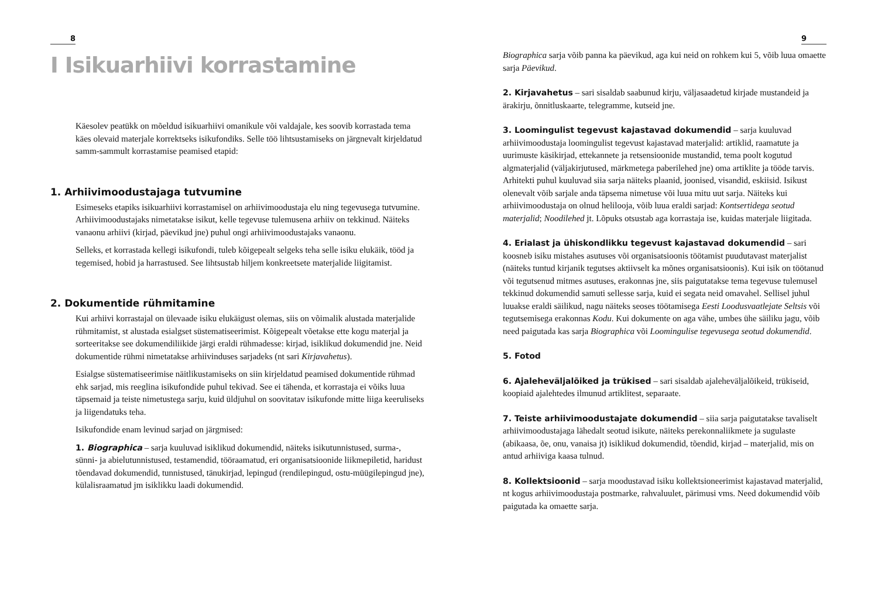8
I Isikuarhiivi korrastamine
Käesolev peatükk on mõeldud isikuarhiivi omanikule või valdajale, kes soovib korrastada tema käes olevaid materjale korrektseks isikufondiks. Selle töö lihtsustamiseks on järgnevalt kirjeldatud samm-sammult korrastamise peamised etapid:
1. Arhiivimoodustajaga tutvumine
Esimeseks etapiks isikuarhiivi korrastamisel on arhiivimoodustaja elu ning tegevusega tutvumine. Arhiivimoodustajaks nimetatakse isikut, kelle tegevuse tulemusena arhiiv on tekkinud. Näiteks vanaonu arhiivi (kirjad, päevikud jne) puhul ongi arhiivimoodustajaks vanaonu.
Selleks, et korrastada kellegi isikufondi, tuleb kõigepealt selgeks teha selle isiku elukäik, tööd ja tegemised, hobid ja harrastused. See lihtsustab hiljem konkreetsete materjalide liigitamist.
2. Dokumentide rühmitamine
Kui arhiivi korrastajal on ülevaade isiku elukäigust olemas, siis on võimalik alustada materjalide rühmitamist, st alustada esialgset süstematiseerimist. Kõigepealt võetakse ette kogu materjal ja sorteeritakse see dokumendiliikide järgi eraldi rühmadesse: kirjad, isiklikud dokumendid jne. Neid dokumentide rühmi nimetatakse arhiivinduses sarjadeks (nt sari Kirjavahetus).
Esialgse süstematiseerimise näitlikustamiseks on siin kirjeldatud peamised dokumentide rühmad ehk sarjad, mis reeglina isikufondide puhul tekivad. See ei tähenda, et korrastaja ei võiks luua täpsemaid ja teiste nimetustega sarju, kuid üldjuhul on soovitatav isikufonde mitte liiga keeruliseks ja liigendatuks teha.
Isikufondide enam levinud sarjad on järgmised:
1. Biographica – sarja kuuluvad isiklikud dokumendid, näiteks isikutunnistused, surma-, sünni- ja abielutunnistused, testamendid, tööraamatud, eri organisatsioonide liikmepiletid, haridust tõendavad dokumendid, tunnistused, tänukirjad, lepingud (rendilepingud, ostu-müügilepingud jne), külalisraamatud jm isiklikku laadi dokumendid.
9
Biographica sarja võib panna ka päevikud, aga kui neid on rohkem kui 5, võib luua omaette sarja Päevikud.
2. Kirjavahetus – sari sisaldab saabunud kirju, väljasaadetud kirjade mustandeid ja ärakirju, õnnitluskaarte, telegramme, kutseid jne.
3. Loomingulist tegevust kajastavad dokumendid – sarja kuuluvad arhiivimoodustaja loomingulist tegevust kajastavad materjalid: artiklid, raamatute ja uurimuste käsikirjad, ettekannete ja retsensioonide mustandid, tema poolt kogutud algmaterjalid (väljakirjutused, märkmetega paberilehed jne) oma artiklite ja tööde tarvis. Arhitekti puhul kuuluvad siia sarja näiteks plaanid, joonised, visandid, eskiisid. Isikust olenevalt võib sarjale anda täpsema nimetuse või luua mitu uut sarja. Näiteks kui arhiivimoodustaja on olnud helilooja, võib luua eraldi sarjad: Kontsertidega seotud materjalid; Noodilehed jt. Lõpuks otsustab aga korrastaja ise, kuidas materjale liigitada.
4. Erialast ja ühiskondlikku tegevust kajastavad dokumendid – sari koosneb isiku mistahes asutuses või organisatsioonis töötamist puudutavast materjalist (näiteks tuntud kirjanik tegutses aktiivselt ka mõnes organisatsioonis). Kui isik on töötanud või tegutsenud mitmes asutuses, erakonnas jne, siis paigutatakse tema tegevuse tulemusel tekkinud dokumendid samuti sellesse sarja, kuid ei segata neid omavahel. Sellisel juhul luuakse eraldi säilikud, nagu näiteks seoses töötamisega Eesti Loodusvaatlejate Seltsis või tegutsemisega erakonnas Kodu. Kui dokumente on aga vähe, umbes ühe säiliku jagu, võib need paigutada kas sarja Biographica või Loomingulise tegevusega seotud dokumendid.
5. Fotod
6. Ajaleheväljalõiked ja trükised – sari sisaldab ajaleheväljalõikeid, trükiseid, koopiaid ajalehtedes ilmunud artiklitest, separaate.
7. Teiste arhiivimoodustajate dokumendid – siia sarja paigutatakse tavaliselt arhiivimoodustajaga lähedalt seotud isikute, näiteks perekonnaliikmete ja sugulaste (abikaasa, õe, onu, vanaisa jt) isiklikud dokumendid, tõendid, kirjad – materjalid, mis on antud arhiiviga kaasa tulnud.
8. Kollektsioonid – sarja moodustavad isiku kollektsioneerimist kajastavad materjalid, nt kogus arhiivimoodustaja postmarke, rahvaluulet, pärimusi vms. Need dokumendid võib paigutada ka omaette sarja.